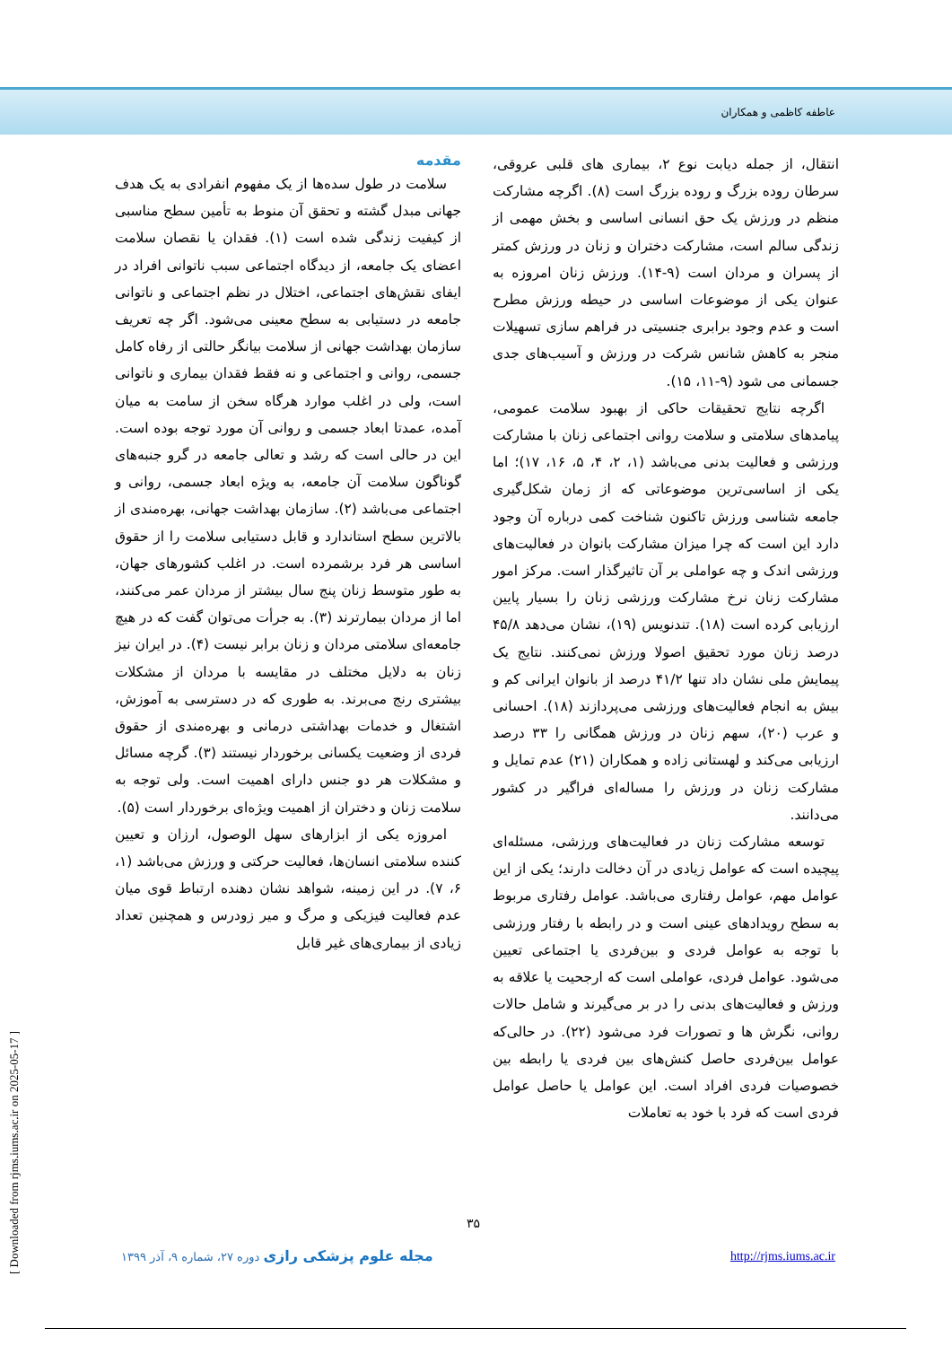عاطفه کاظمی و همکاران
مقدمه
سلامت در طول سده‌ها از یک مفهوم انفرادی به یک هدف جهانی مبدل گشته و تحقق آن منوط به تأمین سطح مناسبی از کیفیت زندگی شده است (۱). فقدان یا نقصان سلامت اعضای یک جامعه، از دیدگاه اجتماعی سبب ناتوانی افراد در ایفای نقش‌های اجتماعی، اختلال در نظم اجتماعی و ناتوانی جامعه در دستیابی به سطح معینی می‌شود. اگر چه تعریف سازمان بهداشت جهانی از سلامت بیانگر حالتی از رفاه کامل جسمی، روانی و اجتماعی و نه فقط فقدان بیماری و ناتوانی است، ولی در اغلب موارد هرگاه سخن از سامت به میان آمده، عمدتا ابعاد جسمی و روانی آن مورد توجه بوده است. این در حالی است که رشد و تعالی جامعه در گرو جنبه‌های گوناگون سلامت آن جامعه، به ویژه ابعاد جسمی، روانی و اجتماعی می‌باشد (۲). سازمان بهداشت جهانی، بهره‌مندی از بالاترین سطح استاندارد و قابل دستیابی سلامت را از حقوق اساسی هر فرد برشمرده است. در اغلب کشورهای جهان، به طور متوسط زنان پنج سال بیشتر از مردان عمر می‌کنند، اما از مردان بیمارترند (۳). به جرأت می‌توان گفت که در هیچ جامعه‌ای سلامتی مردان و زنان برابر نیست (۴). در ایران نیز زنان به دلایل مختلف در مقایسه با مردان از مشکلات بیشتری رنج می‌برند. به طوری که در دسترسی به آموزش، اشتغال و خدمات بهداشتی درمانی و بهره‌مندی از حقوق فردی از وضعیت یکسانی برخوردار نیستند (۳). گرچه مسائل و مشکلات هر دو جنس دارای اهمیت است. ولی توجه به سلامت زنان و دختران از اهمیت ویژه‌ای برخوردار است (۵).
امروزه یکی از ابزارهای سهل الوصول، ارزان و تعیین کننده سلامتی انسان‌ها، فعالیت حرکتی و ورزش می‌باشد (۱، ۶، ۷). در این زمینه، شواهد نشان دهنده ارتباط قوی میان عدم فعالیت فیزیکی و مرگ و میر زودرس و همچنین تعداد زیادی از بیماری‌های غیر قابل
انتقال، از جمله دیابت نوع ۲، بیماری های قلبی عروقی، سرطان روده بزرگ و روده بزرگ است (۸). اگرچه مشارکت منظم در ورزش یک حق انسانی اساسی و بخش مهمی از زندگی سالم است، مشارکت دختران و زنان در ورزش کمتر از پسران و مردان است (۹-۱۴). ورزش زنان امروزه به عنوان یکی از موضوعات اساسی در حیطه ورزش مطرح است و عدم وجود برابری جنسیتی در فراهم سازی تسهیلات منجر به کاهش شانس شرکت در ورزش و آسیب‌های جدی جسمانی می شود (۹-۱۱، ۱۵).
اگرچه نتایج تحقیقات حاکی از بهبود سلامت عمومی، پیامدهای سلامتی و سلامت روانی اجتماعی زنان با مشارکت ورزشی و فعالیت بدنی می‌باشد (۱، ۲، ۴، ۵، ۱۶، ۱۷)؛ اما یکی از اساسی‌ترین موضوعاتی که از زمان شکل‌گیری جامعه شناسی ورزش تاکنون شناخت کمی درباره آن وجود دارد این است که چرا میزان مشارکت بانوان در فعالیت‌های ورزشی اندک و چه عواملی بر آن تاثیرگذار است. مرکز امور مشارکت زنان نرخ مشارکت ورزشی زنان را بسیار پایین ارزیابی کرده است (۱۸). تندنویس (۱۹)، نشان می‌دهد ۴۵/۸ درصد زنان مورد تحقیق اصولا ورزش نمی‌کنند. نتایج یک پیمایش ملی نشان داد تنها ۴۱/۲ درصد از بانوان ایرانی کم و بیش به انجام فعالیت‌های ورزشی می‌پردازند (۱۸). احسانی و عرب (۲۰)، سهم زنان در ورزش همگانی را ۳۳ درصد ارزیابی می‌کند و لهستانی زاده و همکاران (۲۱) عدم تمایل و مشارکت زنان در ورزش را مساله‌ای فراگیر در کشور می‌دانند.
توسعه مشارکت زنان در فعالیت‌های ورزشی، مسئله‌ای پیچیده است که عوامل زیادی در آن دخالت دارند؛ یکی از این عوامل مهم، عوامل رفتاری می‌باشد. عوامل رفتاری مربوط به سطح رویدادهای عینی است و در رابطه با رفتار ورزشی با توجه به عوامل فردی و بین‌فردی یا اجتماعی تعیین می‌شود. عوامل فردی، عواملی است که ارجحیت یا علاقه به ورزش و فعالیت‌های بدنی را در بر می‌گیرند و شامل حالات روانی، نگرش ها و تصورات فرد می‌شود (۲۲). در حالی‌که عوامل بین‌فردی حاصل کنش‌های بین فردی یا رابطه بین خصوصیات فردی افراد است. این عوامل یا حاصل عوامل فردی است که فرد با خود به تعاملات
۳۵
مجله علوم پزشکی رازی دوره ۲۷، شماره ۹، آذر ۱۳۹۹
http://rjms.iums.ac.ir
[ Downloaded from rjms.iums.ac.ir on 2025-05-17 ]